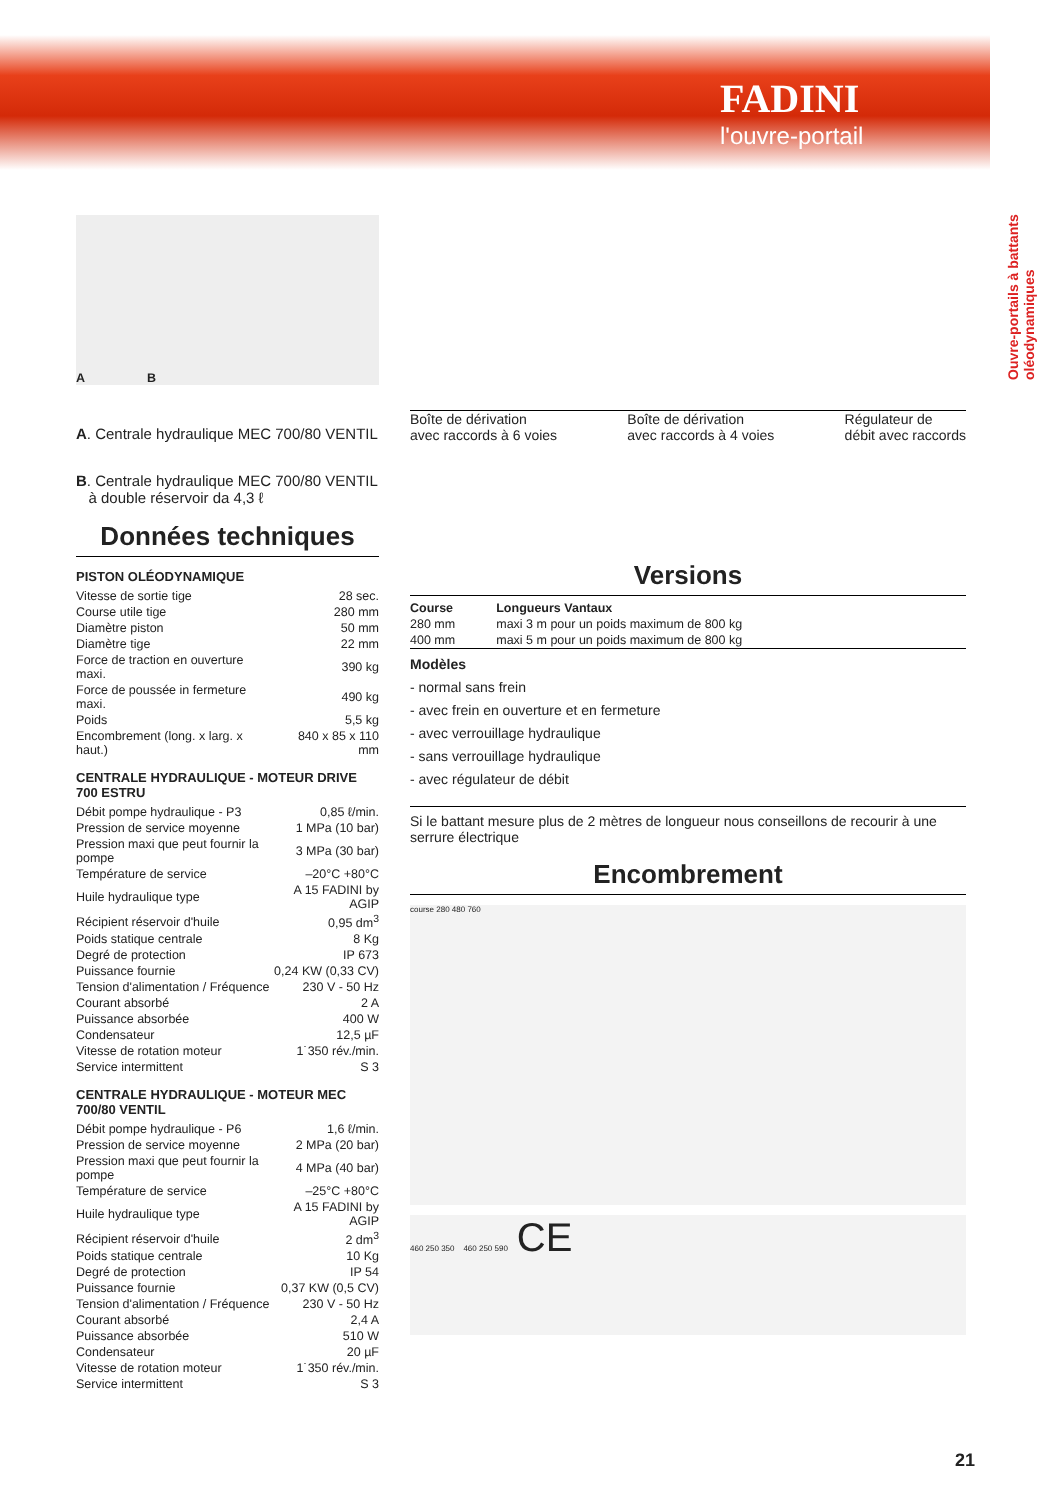FADINI
l'ouvre-portail
Ouvre-portails à battants oléodynamiques
A B
A. Centrale hydraulique MEC 700/80 VENTIL
B. Centrale hydraulique MEC 700/80 VENTIL
à double réservoir da 4,3 ℓ
Données techniques
PISTON OLÉODYNAMIQUE
| Vitesse de sortie tige | 28 sec. |
| Course utile tige | 280 mm |
| Diamètre piston | 50 mm |
| Diamètre tige | 22 mm |
| Force de traction en ouverture maxi. | 390 kg |
| Force de poussée in fermeture maxi. | 490 kg |
| Poids | 5,5 kg |
| Encombrement (long. x larg. x haut.) | 840 x 85 x 110 mm |
CENTRALE HYDRAULIQUE - MOTEUR DRIVE 700 ESTRU
| Débit pompe hydraulique - P3 | 0,85 ℓ/min. |
| Pression de service moyenne | 1 MPa (10 bar) |
| Pression maxi que peut fournir la pompe | 3 MPa (30 bar) |
| Température de service | –20°C +80°C |
| Huile hydraulique type | A 15 FADINI by AGIP |
| Récipient réservoir d'huile | 0,95 dm<sup>3</sup> |
| Poids statique centrale | 8 Kg |
| Degré de protection | IP 673 |
| Puissance fournie | 0,24 KW (0,33 CV) |
| Tension d'alimentation / Fréquence | 230 V - 50 Hz |
| Courant absorbé | 2 A |
| Puissance absorbée | 400 W |
| Condensateur | 12,5 µF |
| Vitesse de rotation moteur | 1˙350 rév./min. |
| Service intermittent | S 3 |
CENTRALE HYDRAULIQUE - MOTEUR MEC 700/80 VENTIL
| Débit pompe hydraulique - P6 | 1,6 ℓ/min. |
| Pression de service moyenne | 2 MPa (20 bar) |
| Pression maxi que peut fournir la pompe | 4 MPa (40 bar) |
| Température de service | –25°C +80°C |
| Huile hydraulique type | A 15 FADINI by AGIP |
| Récipient réservoir d'huile | 2 dm<sup>3</sup> |
| Poids statique centrale | 10 Kg |
| Degré de protection | IP 54 |
| Puissance fournie | 0,37 KW (0,5 CV) |
| Tension d'alimentation / Fréquence | 230 V - 50 Hz |
| Courant absorbé | 2,4 A |
| Puissance absorbée | 510 W |
| Condensateur | 20 µF |
| Vitesse de rotation moteur | 1˙350 rév./min. |
| Service intermittent | S 3 |
Boîte de dérivation
avec raccords à 6 voies Boîte de dérivation
avec raccords à 4 voies Régulateur de
débit avec raccords
Versions
| Course | Longueurs Vantaux |
| 280 mm | maxi 3 m pour un poids maximum de 800 kg |
| 400 mm | maxi 5 m pour un poids maximum de 800 kg |
Modèles
- normal sans frein
- avec frein en ouverture et en fermeture
- avec verrouillage hydraulique
- sans verrouillage hydraulique
- avec régulateur de débit
Si le battant mesure plus de 2 mètres de longueur nous conseillons de recourir à une serrure électrique
Encombrement
course 280 480 760
460 250 350 460 250 590 CE
21